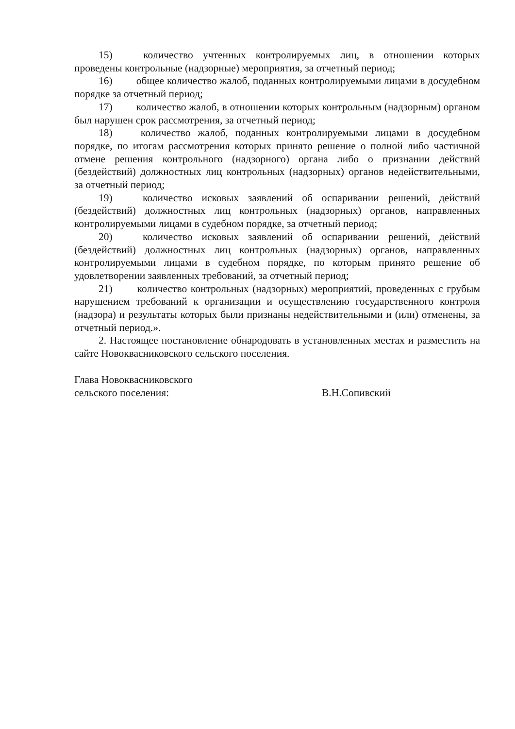15) количество учтенных контролируемых лиц, в отношении которых проведены контрольные (надзорные) мероприятия, за отчетный период;
16) общее количество жалоб, поданных контролируемыми лицами в досудебном порядке за отчетный период;
17) количество жалоб, в отношении которых контрольным (надзорным) органом был нарушен срок рассмотрения, за отчетный период;
18) количество жалоб, поданных контролируемыми лицами в досудебном порядке, по итогам рассмотрения которых принято решение о полной либо частичной отмене решения контрольного (надзорного) органа либо о признании действий (бездействий) должностных лиц контрольных (надзорных) органов недействительными, за отчетный период;
19) количество исковых заявлений об оспаривании решений, действий (бездействий) должностных лиц контрольных (надзорных) органов, направленных контролируемыми лицами в судебном порядке, за отчетный период;
20) количество исковых заявлений об оспаривании решений, действий (бездействий) должностных лиц контрольных (надзорных) органов, направленных контролируемыми лицами в судебном порядке, по которым принято решение об удовлетворении заявленных требований, за отчетный период;
21) количество контрольных (надзорных) мероприятий, проведенных с грубым нарушением требований к организации и осуществлению государственного контроля (надзора) и результаты которых были признаны недействительными и (или) отменены, за отчетный период.».
2. Настоящее постановление обнародовать в установленных местах и разместить на сайте Новоквасниковского сельского поселения.
Глава Новоквасниковского
сельского поселения: В.Н.Сопивский